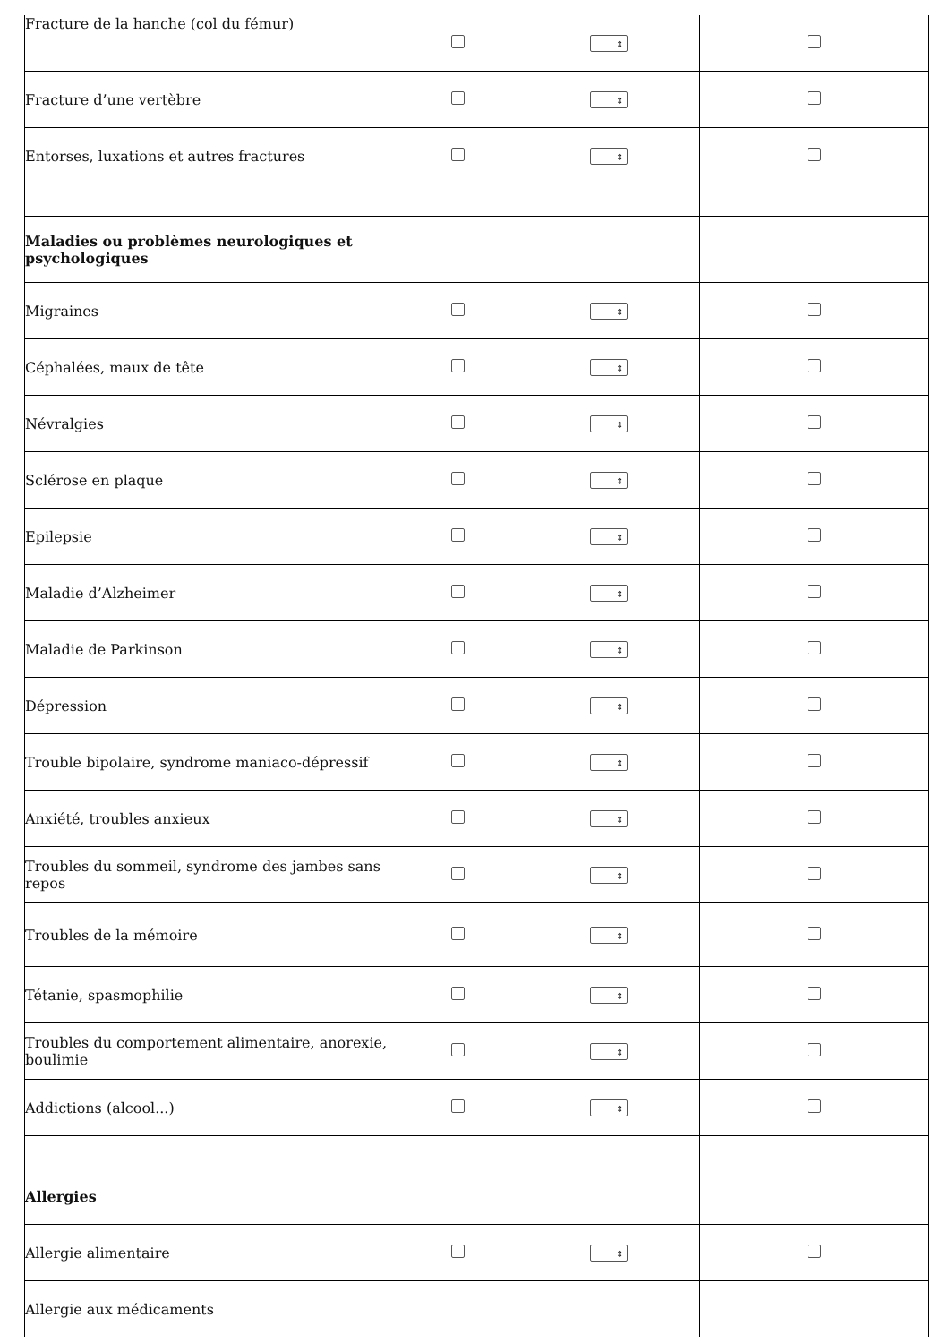| Fracture de la hanche (col du fémur) | | ⇕ | |
| Fracture d’une vertèbre | | ⇕ | |
| Entorses, luxations et autres fractures | | ⇕ | |
| Maladies ou problèmes neurologiques et psychologiques | | | |
| Migraines | | ⇕ | |
| Céphalées, maux de tête | | ⇕ | |
| Névralgies | | ⇕ | |
| Sclérose en plaque | | ⇕ | |
| Epilepsie | | ⇕ | |
| Maladie d’Alzheimer | | ⇕ | |
| Maladie de Parkinson | | ⇕ | |
| Dépression | | ⇕ | |
| Trouble bipolaire, syndrome maniaco-dépressif | | ⇕ | |
| Anxiété, troubles anxieux | | ⇕ | |
| Troubles du sommeil, syndrome des jambes sans repos | | ⇕ | |
| Troubles de la mémoire | | ⇕ | |
| Tétanie, spasmophilie | | ⇕ | |
| Troubles du comportement alimentaire, anorexie, boulimie | | ⇕ | |
| Addictions (alcool...) | | ⇕ | |
| Allergies | | | |
| Allergie alimentaire | | ⇕ | |
| Allergie aux médicaments | | | |